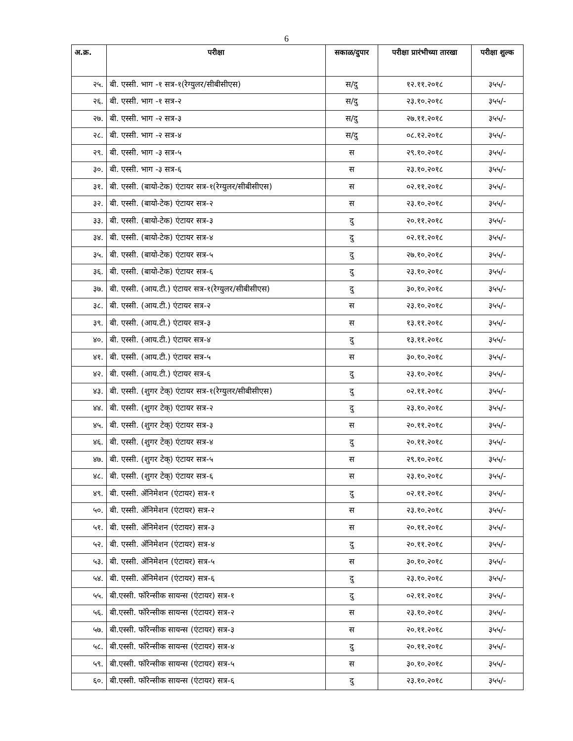6
| अ.क्र. | परीक्षा | सकाळ/दुपार | परीक्षा प्रारंभीच्या तारखा | परीक्षा शुल्क |
| --- | --- | --- | --- | --- |
| २५. | बी. एस्सी. भाग -१ सत्र-१(रेग्युलर/सीबीसीएस) | स/दु | १२.११.२०१८ | ३५५/- |
| २६. | बी. एस्सी. भाग -१ सत्र-२ | स/दु | २३.१०.२०१८ | ३५५/- |
| २७. | बी. एस्सी. भाग -२ सत्र-३ | स/दु | २७.११.२०१८ | ३५५/- |
| २८. | बी. एस्सी. भाग -२ सत्र-४ | स/दु | ०८.१२.२०१८ | ३५५/- |
| २९. | बी. एस्सी. भाग -३ सत्र-५ | स | २९.१०.२०१८ | ३५५/- |
| ३०. | बी. एस्सी. भाग -३ सत्र-६ | स | २३.१०.२०१८ | ३५५/- |
| ३१. | बी. एस्सी. (बायो-टेक) एंटायर सत्र-१(रेग्युलर/सीबीसीएस) | स | ०२.११.२०१८ | ३५५/- |
| ३२. | बी. एस्सी. (बायो-टेक) एंटायर सत्र-२ | स | २३.१०.२०१८ | ३५५/- |
| ३३. | बी. एस्सी. (बायो-टेक) एंटायर सत्र-३ | दु | २०.११.२०१८ | ३५५/- |
| ३४. | बी. एस्सी. (बायो-टेक) एंटायर सत्र-४ | दु | ०२.११.२०१८ | ३५५/- |
| ३५. | बी. एस्सी. (बायो-टेक) एंटायर सत्र-५ | दु | २७.१०.२०१८ | ३५५/- |
| ३६. | बी. एस्सी. (बायो-टेक) एंटायर सत्र-६ | दु | २३.१०.२०१८ | ३५५/- |
| ३७. | बी. एस्सी. (आय.टी.) एंटायर सत्र-१(रेग्युलर/सीबीसीएस) | दु | ३०.१०.२०१८ | ३५५/- |
| ३८. | बी. एस्सी. (आय.टी.) एंटायर सत्र-२ | स | २३.१०.२०१८ | ३५५/- |
| ३९. | बी. एस्सी. (आय.टी.) एंटायर सत्र-३ | स | १३.११.२०१८ | ३५५/- |
| ४०. | बी. एस्सी. (आय.टी.) एंटायर सत्र-४ | दु | १३.११.२०१८ | ३५५/- |
| ४१. | बी. एस्सी. (आय.टी.) एंटायर सत्र-५ | स | ३०.१०.२०१८ | ३५५/- |
| ४२. | बी. एस्सी. (आय.टी.) एंटायर सत्र-६ | दु | २३.१०.२०१८ | ३५५/- |
| ४३. | बी. एस्सी. (शुगर टेक्) एंटायर सत्र-१(रेग्युलर/सीबीसीएस) | दु | ०२.११.२०१८ | ३५५/- |
| ४४. | बी. एस्सी. (शुगर टेक्) एंटायर सत्र-२ | दु | २३.१०.२०१८ | ३५५/- |
| ४५. | बी. एस्सी. (शुगर टेक्) एंटायर सत्र-३ | स | २०.११.२०१८ | ३५५/- |
| ४६. | बी. एस्सी. (शुगर टेक्) एंटायर सत्र-४ | दु | २०.११.२०१८ | ३५५/- |
| ४७. | बी. एस्सी. (शुगर टेक्) एंटायर सत्र-५ | स | २९.१०.२०१८ | ३५५/- |
| ४८. | बी. एस्सी. (शुगर टेक्) एंटायर सत्र-६ | स | २३.१०.२०१८ | ३५५/- |
| ४९. | बी. एस्सी. ॲनिमेशन (एंटायर) सत्र-१ | दु | ०२.११.२०१८ | ३५५/- |
| ५०. | बी. एस्सी. ॲनिमेशन (एंटायर) सत्र-२ | स | २३.१०.२०१८ | ३५५/- |
| ५१. | बी. एस्सी. ॲनिमेशन (एंटायर) सत्र-३ | स | २०.११.२०१८ | ३५५/- |
| ५२. | बी. एस्सी. ॲनिमेशन (एंटायर) सत्र-४ | दु | २०.११.२०१८ | ३५५/- |
| ५३. | बी. एस्सी. ॲनिमेशन (एंटायर) सत्र-५ | स | ३०.१०.२०१८ | ३५५/- |
| ५४. | बी. एस्सी. ॲनिमेशन (एंटायर) सत्र-६ | दु | २३.१०.२०१८ | ३५५/- |
| ५५. | बी.एस्सी. फॉरेन्सीक सायन्स (एंटायर) सत्र-१ | दु | ०२.११.२०१८ | ३५५/- |
| ५६. | बी.एस्सी. फॉरेन्सीक सायन्स (एंटायर) सत्र-२ | स | २३.१०.२०१८ | ३५५/- |
| ५७. | बी.एस्सी. फॉरेन्सीक सायन्स (एंटायर) सत्र-३ | स | २०.११.२०१८ | ३५५/- |
| ५८. | बी.एस्सी. फॉरेन्सीक सायन्स (एंटायर) सत्र-४ | दु | २०.११.२०१८ | ३५५/- |
| ५९. | बी.एस्सी. फॉरेन्सीक सायन्स (एंटायर) सत्र-५ | स | ३०.१०.२०१८ | ३५५/- |
| ६०. | बी.एस्सी. फॉरेन्सीक सायन्स (एंटायर) सत्र-६ | दु | २३.१०.२०१८ | ३५५/- |